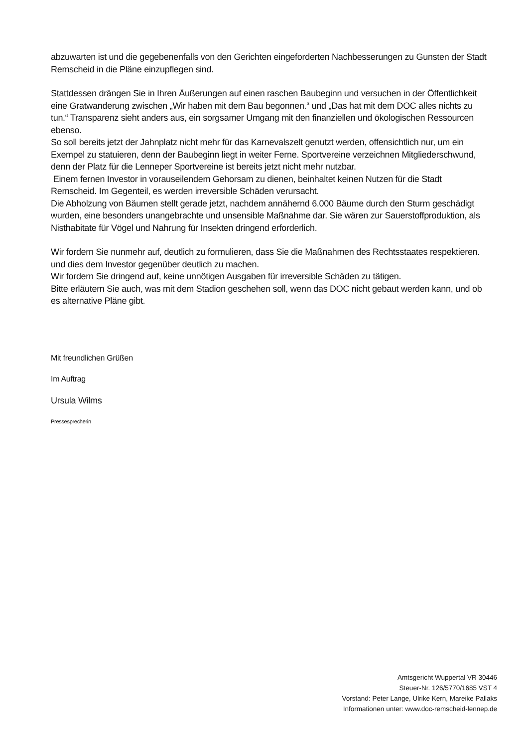abzuwarten ist und die gegebenenfalls von den Gerichten eingeforderten Nachbesserungen zu Gunsten der Stadt Remscheid in die Pläne einzupflegen sind.
Stattdessen drängen Sie in Ihren Äußerungen auf einen raschen Baubeginn und versuchen in der Öffentlichkeit eine Gratwanderung zwischen „Wir haben mit dem Bau begonnen.“ und „Das hat mit dem DOC alles nichts zu tun.“ Transparenz sieht anders aus, ein sorgsamer Umgang mit den finanziellen und ökologischen Ressourcen ebenso.
So soll bereits jetzt der Jahnplatz nicht mehr für das Karnevalszelt genutzt werden, offensichtlich nur, um ein Exempel zu statuieren, denn der Baubeginn liegt in weiter Ferne. Sportvereine verzeichnen Mitgliederschwund, denn der Platz für die Lenneper Sportvereine ist bereits jetzt nicht mehr nutzbar.
Einem fernen Investor in vorauseilendem Gehorsam zu dienen, beinhaltet keinen Nutzen für die Stadt Remscheid. Im Gegenteil, es werden irreversible Schäden verursacht.
Die Abholzung von Bäumen stellt gerade jetzt, nachdem annähernd 6.000 Bäume durch den Sturm geschädigt wurden, eine besonders unangebrachte und unsensible Maßnahme dar. Sie wären zur Sauerstoffproduktion, als Nisthabitate für Vögel und Nahrung für Insekten dringend erforderlich.
Wir fordern Sie nunmehr auf, deutlich zu formulieren, dass Sie die Maßnahmen des Rechtsstaates respektieren. und dies dem Investor gegenüber deutlich zu machen.
Wir fordern Sie dringend auf, keine unnötigen Ausgaben für irreversible Schäden zu tätigen.
Bitte erläutern Sie auch, was mit dem Stadion geschehen soll, wenn das DOC nicht gebaut werden kann, und ob es alternative Pläne gibt.
Mit freundlichen Grüßen
Im Auftrag
Ursula Wilms
Pressesprecherin
Amtsgericht Wuppertal VR 30446
Steuer-Nr. 126/5770/1685 VST 4
Vorstand: Peter Lange, Ulrike Kern, Mareike Pallaks
Informationen unter: www.doc-remscheid-lennep.de